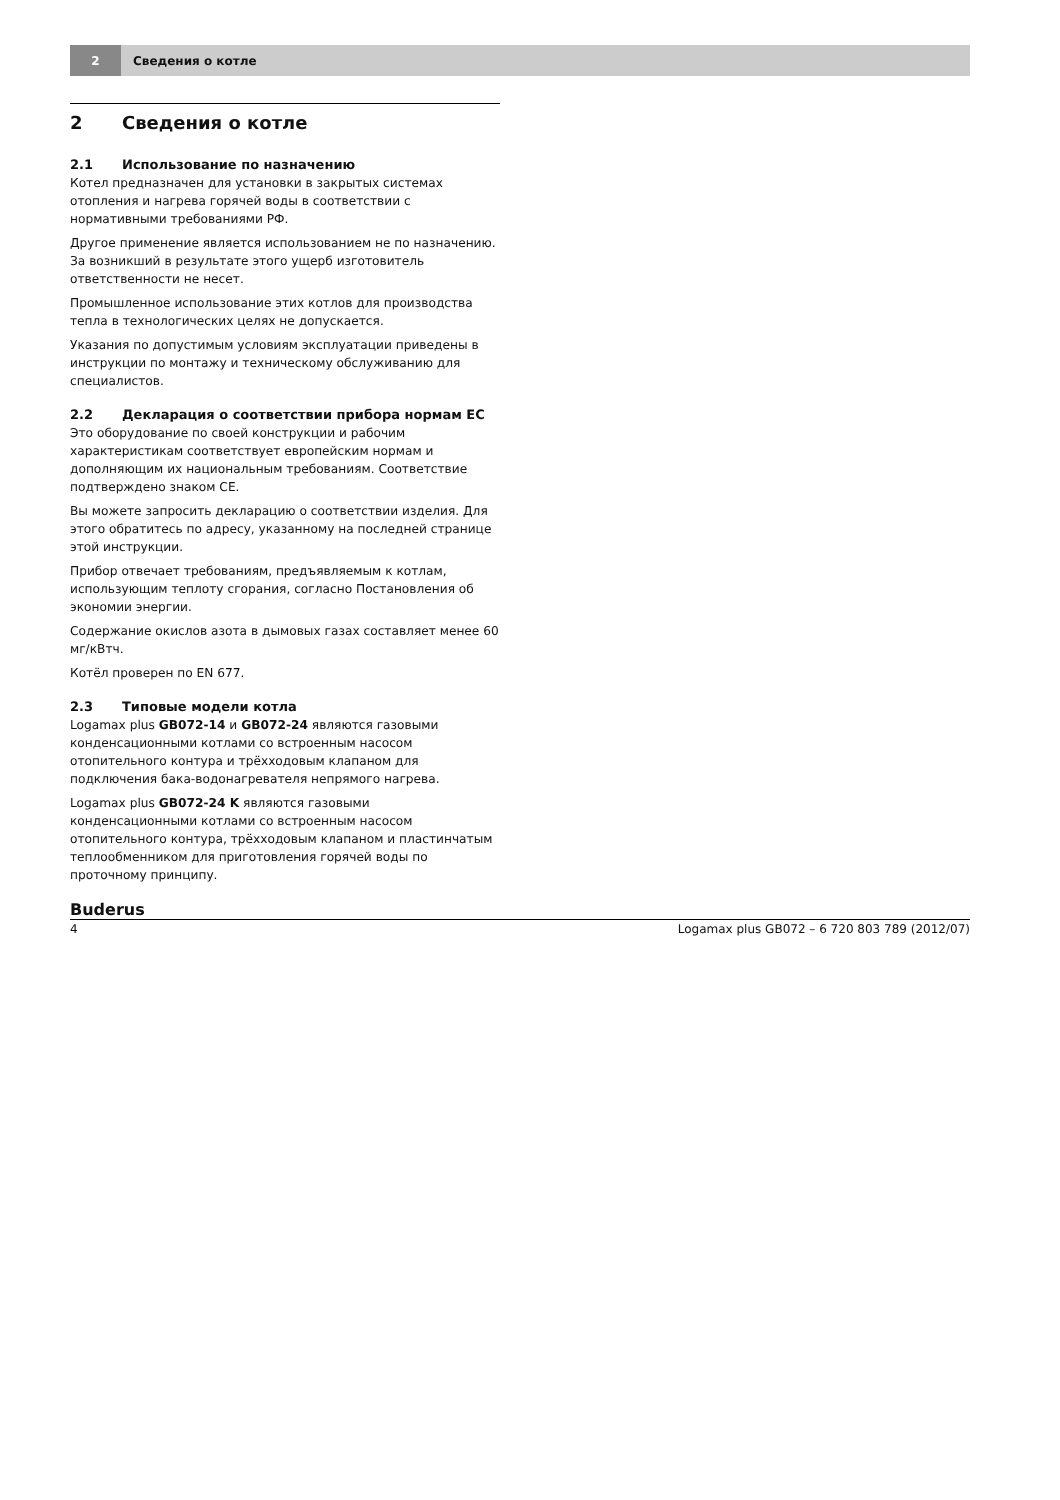2
Сведения о котле
2 Сведения о котле
2.1 Использование по назначению
Котел предназначен для установки в закрытых системах отопления и нагрева горячей воды в соответствии с нормативными требованиями РФ.
Другое применение является использованием не по назначению. За возникший в результате этого ущерб изготовитель ответственности не несет.
Промышленное использование этих котлов для производства тепла в технологических целях не допускается.
Указания по допустимым условиям эксплуатации приведены в инструкции по монтажу и техническому обслуживанию для специалистов.
2.2 Декларация о соответствии прибора нормам ЕС
Это оборудование по своей конструкции и рабочим характеристикам соответствует европейским нормам и дополняющим их национальным требованиям. Соответствие подтверждено знаком CE.
Вы можете запросить декларацию о соответствии изделия. Для этого обратитесь по адресу, указанному на последней странице этой инструкции.
Прибор отвечает требованиям, предъявляемым к котлам, использующим теплоту сгорания, согласно Постановления об экономии энергии.
Содержание окислов азота в дымовых газах составляет менее 60 мг/кВтч.
Котёл проверен по EN 677.
2.3 Типовые модели котла
Logamax plus GB072-14 и GB072-24 являются газовыми конденсационными котлами со встроенным насосом отопительного контура и трёхходовым клапаном для подключения бака-водонагревателя непрямого нагрева.
Logamax plus GB072-24 K являются газовыми конденсационными котлами со встроенным насосом отопительного контура, трёхходовым клапаном и пластинчатым теплообменником для приготовления горячей воды по проточному принципу.
Buderus
4 Logamax plus GB072 – 6 720 803 789 (2012/07)